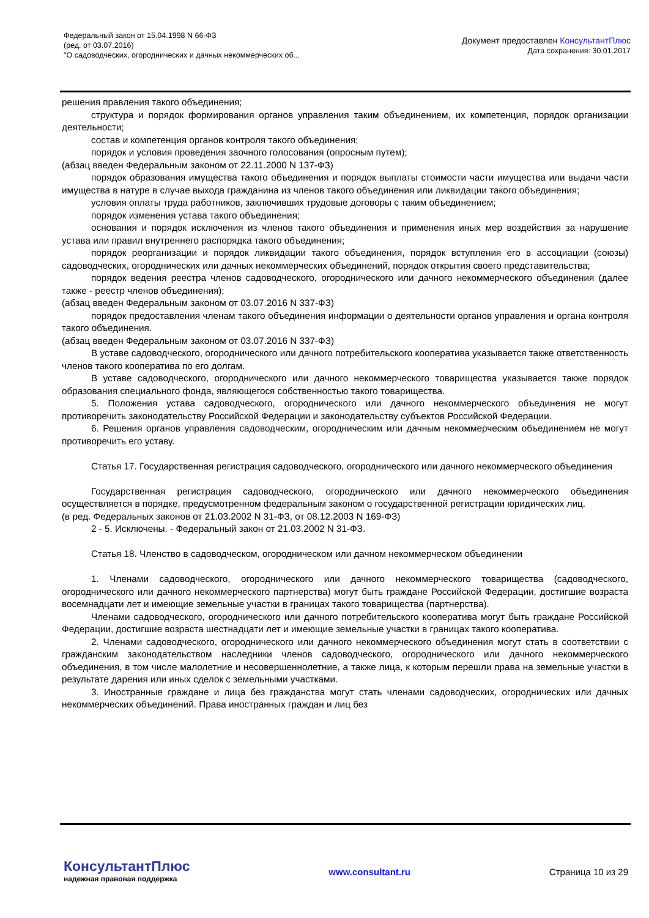Федеральный закон от 15.04.1998 N 66-ФЗ
(ред. от 03.07.2016)
"О садоводческих, огороднических и дачных некоммерческих об...
Документ предоставлен КонсультантПлюс
Дата сохранения: 30.01.2017
решения правления такого объединения;
структура и порядок формирования органов управления таким объединением, их компетенция, порядок организации деятельности;
состав и компетенция органов контроля такого объединения;
порядок и условия проведения заочного голосования (опросным путем);
(абзац введен Федеральным законом от 22.11.2000 N 137-ФЗ)
порядок образования имущества такого объединения и порядок выплаты стоимости части имущества или выдачи части имущества в натуре в случае выхода гражданина из членов такого объединения или ликвидации такого объединения;
условия оплаты труда работников, заключивших трудовые договоры с таким объединением;
порядок изменения устава такого объединения;
основания и порядок исключения из членов такого объединения и применения иных мер воздействия за нарушение устава или правил внутреннего распорядка такого объединения;
порядок реорганизации и порядок ликвидации такого объединения, порядок вступления его в ассоциации (союзы) садоводческих, огороднических или дачных некоммерческих объединений, порядок открытия своего представительства;
порядок ведения реестра членов садоводческого, огороднического или дачного некоммерческого объединения (далее также - реестр членов объединения);
(абзац введен Федеральным законом от 03.07.2016 N 337-ФЗ)
порядок предоставления членам такого объединения информации о деятельности органов управления и органа контроля такого объединения.
(абзац введен Федеральным законом от 03.07.2016 N 337-ФЗ)
В уставе садоводческого, огороднического или дачного потребительского кооператива указывается также ответственность членов такого кооператива по его долгам.
В уставе садоводческого, огороднического или дачного некоммерческого товарищества указывается также порядок образования специального фонда, являющегося собственностью такого товарищества.
5. Положения устава садоводческого, огороднического или дачного некоммерческого объединения не могут противоречить законодательству Российской Федерации и законодательству субъектов Российской Федерации.
6. Решения органов управления садоводческим, огородническим или дачным некоммерческим объединением не могут противоречить его уставу.
Статья 17. Государственная регистрация садоводческого, огороднического или дачного некоммерческого объединения
Государственная регистрация садоводческого, огороднического или дачного некоммерческого объединения осуществляется в порядке, предусмотренном федеральным законом о государственной регистрации юридических лиц.
(в ред. Федеральных законов от 21.03.2002 N 31-ФЗ, от 08.12.2003 N 169-ФЗ)
2 - 5. Исключены. - Федеральный закон от 21.03.2002 N 31-ФЗ.
Статья 18. Членство в садоводческом, огородническом или дачном некоммерческом объединении
1. Членами садоводческого, огороднического или дачного некоммерческого товарищества (садоводческого, огороднического или дачного некоммерческого партнерства) могут быть граждане Российской Федерации, достигшие возраста восемнадцати лет и имеющие земельные участки в границах такого товарищества (партнерства).
Членами садоводческого, огороднического или дачного потребительского кооператива могут быть граждане Российской Федерации, достигшие возраста шестнадцати лет и имеющие земельные участки в границах такого кооператива.
2. Членами садоводческого, огороднического или дачного некоммерческого объединения могут стать в соответствии с гражданским законодательством наследники членов садоводческого, огороднического или дачного некоммерческого объединения, в том числе малолетние и несовершеннолетние, а также лица, к которым перешли права на земельные участки в результате дарения или иных сделок с земельными участками.
3. Иностранные граждане и лица без гражданства могут стать членами садоводческих, огороднических или дачных некоммерческих объединений. Права иностранных граждан и лиц без
КонсультантПлюс
надежная правовая поддержка
www.consultant.ru Страница 10 из 29